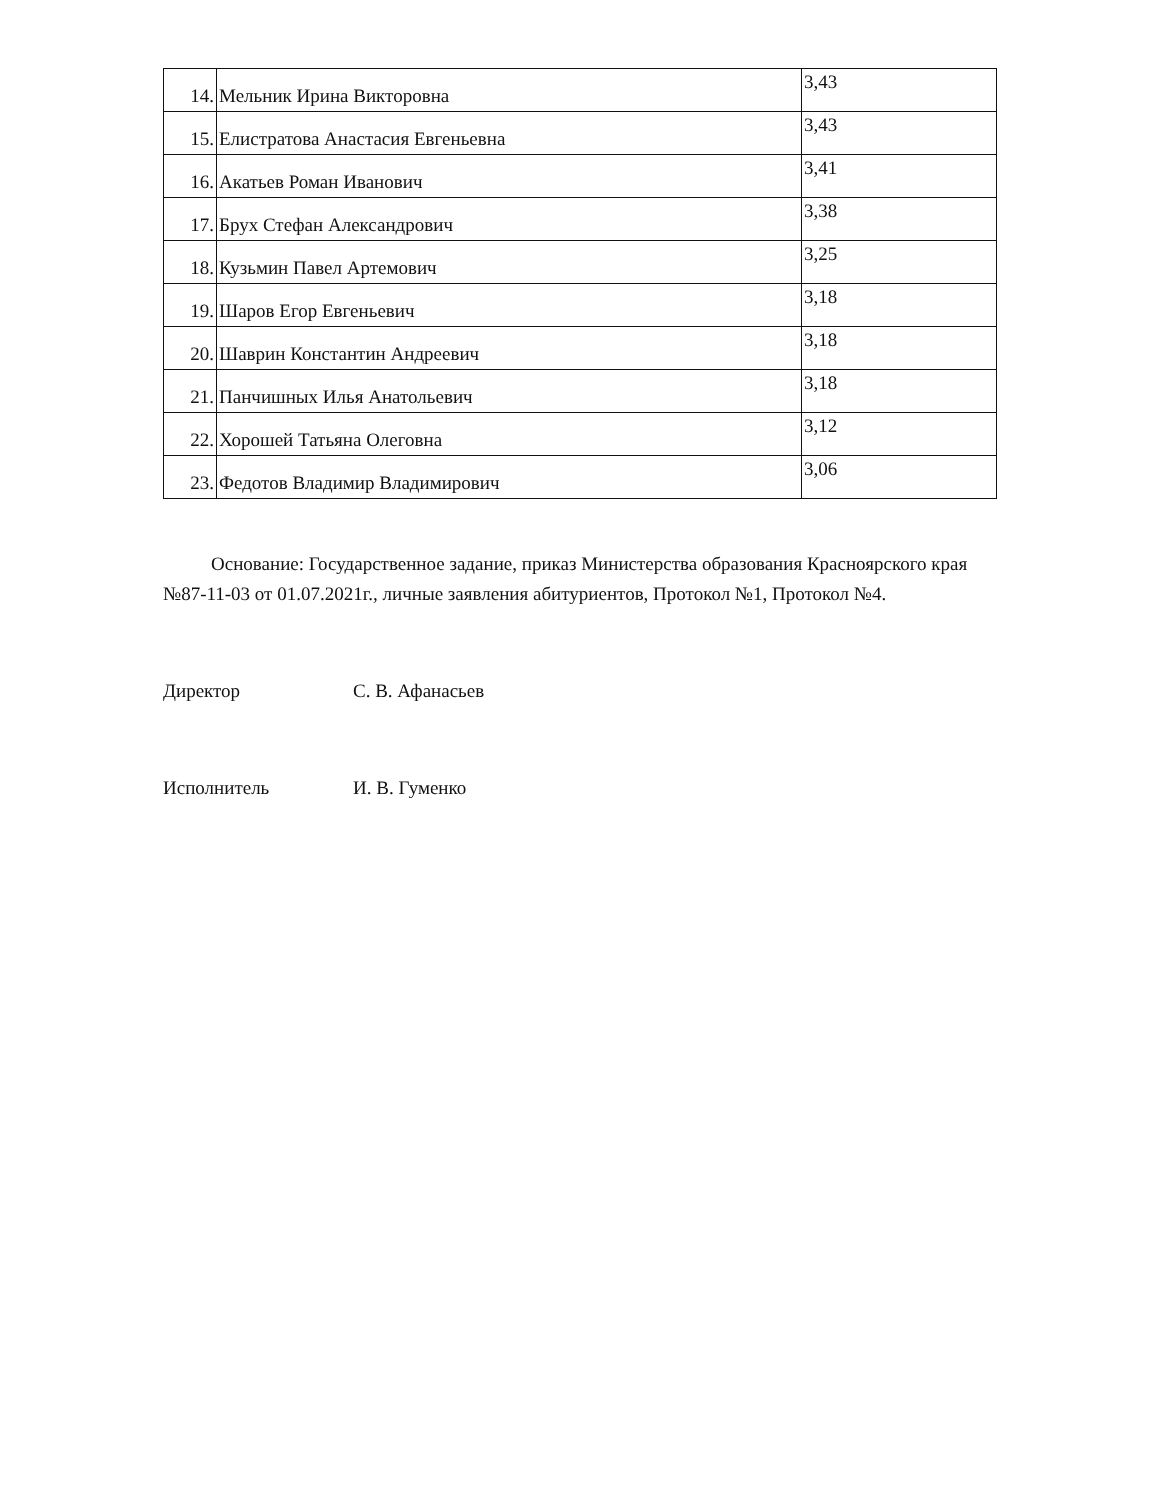| 14. | Мельник Ирина Викторовна | 3,43 |
| 15. | Елистратова Анастасия Евгеньевна | 3,43 |
| 16. | Акатьев Роман Иванович | 3,41 |
| 17. | Брух Стефан Александрович | 3,38 |
| 18. | Кузьмин Павел Артемович | 3,25 |
| 19. | Шаров Егор Евгеньевич | 3,18 |
| 20. | Шаврин Константин Андреевич | 3,18 |
| 21. | Панчишных Илья Анатольевич | 3,18 |
| 22. | Хорошей Татьяна Олеговна | 3,12 |
| 23. | Федотов Владимир Владимирович | 3,06 |
Основание: Государственное задание, приказ Министерства образования Красноярского края №87-11-03 от 01.07.2021г., личные заявления абитуриентов, Протокол №1, Протокол №4.
Директор С. В. Афанасьев
Исполнитель И. В. Гуменко